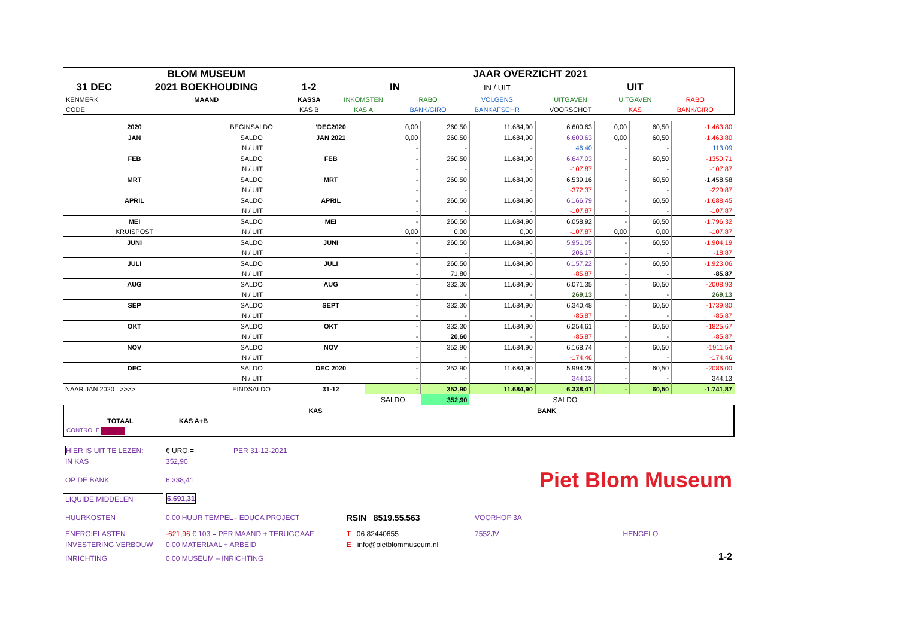| | BLOM MUSEUM | | | JAAR OVERZICHT 2021 | | | | | |
| 31 DEC | 2021 BOEKHOUDING | 1-2 | IN | | IN / UIT | | UIT | | |
| KENMERK | MAAND | KASSA | INKOMSTEN | RABO | VOLGENS | UITGAVEN | UITGAVEN | RABO | |
| CODE | | KAS B | KAS A | BANK/GIRO | BANKAFSCHR | VOORSCHOT | KAS | BANK/GIRO | |
| 2020 | BEGINSALDO | 'DEC2020 | 0,00 | 260,50 | 11.684,90 | 6.600,63 | 0,00 | 60,50 | -1.463,80 |
| JAN | SALDO | JAN 2021 | 0,00 | 260,50 | 11.684,90 | 6.600,63 | 0,00 | 60,50 | -1.463,80 |
| | IN / UIT | | - | - | - | 46,40 | - | - | 113,09 |
| FEB | SALDO | FEB | - | 260,50 | 11.684,90 | 6.647,03 | - | 60,50 | -1350,71 |
| | IN / UIT | | - | - | - | -107,87 | - | - | -107,87 |
| MRT | SALDO | MRT | - | 260,50 | 11.684,90 | 6.539,16 | - | 60,50 | -1.458,58 |
| | IN / UIT | | - | - | - | -372,37 | - | - | -229,87 |
| APRIL | SALDO | APRIL | - | 260,50 | 11.684,90 | 6.166,79 | - | 60,50 | -1.688,45 |
| | IN / UIT | | - | - | - | -107,87 | - | - | -107,87 |
| MEI | SALDO | MEI | - | 260,50 | 11.684,90 | 6.058,92 | - | 60,50 | -1.796,32 |
| KRUISPOST | IN / UIT | | 0,00 | 0,00 | 0,00 | -107,87 | 0,00 | 0,00 | -107,87 |
| JUNI | SALDO | JUNI | - | 260,50 | 11.684,90 | 5.951,05 | - | 60,50 | -1.904,19 |
| | IN / UIT | | - | - | - | 206,17 | - | - | -18,87 |
| JULI | SALDO | JULI | - | 260,50 | 11.684,90 | 6.157,22 | - | 60,50 | -1.923,06 |
| | IN / UIT | | - | 71,80 | - | -85,87 | - | - | -85,87 |
| AUG | SALDO | AUG | - | 332,30 | 11.684,90 | 6.071,35 | - | 60,50 | -2008,93 |
| | IN / UIT | | - | - | - | 269,13 | - | - | 269,13 |
| SEP | SALDO | SEPT | - | 332,30 | 11.684,90 | 6.340,48 | - | 60,50 | -1739,80 |
| | IN / UIT | | - | - | - | -85,87 | - | - | -85,87 |
| OKT | SALDO | OKT | - | 332,30 | 11.684,90 | 6.254,61 | - | 60,50 | -1825,67 |
| | IN / UIT | | - | 20,60 | - | -85,87 | - | - | -85,87 |
| NOV | SALDO | NOV | - | 352,90 | 11.684,90 | 6.168,74 | - | 60,50 | -1911,54 |
| | IN / UIT | | - | - | - | -174,46 | - | - | -174,46 |
| DEC | SALDO | DEC 2020 | - | 352,90 | 11.684,90 | 5.994,28 | - | 60,50 | -2086,00 |
| | IN / UIT | | - | - | - | 344,13 | - | - | 344,13 |
| NAAR JAN 2020 >>>> | EINDSALDO | 31-12 | - | 352,90 | 11.684,90 | 6.338,41 | - | 60,50 | -1.741,87 |
| | | | SALDO | 352,90 | | SALDO | | | |
| | | | KAS | | BANK | |
| TOTAAL | KAS A+B | | | | | |
| CONTROLE | | | | | | |
| HIER IS UIT TE LEZEN: | € URO.= | PER 31-12-2021 | | | |
| IN KAS | 352,90 | | | | |
| OP DE BANK | 6.338,41 | | | Piet Blom Museum | |
| LIQUIDE MIDDELEN | 6.691,31 | | | | |
| HUURKOSTEN | 0,00 HUUR TEMPEL - EDUCA PROJECT | | RSIN 8519.55.563 | VOORHOF 3A | |
| ENERGIELASTEN | -621,96 € 103.= PER MAAND + TERUGGAAF | | T 06 82440655 | 7552JV | HENGELO |
| INVESTERING VERBOUW | 0,00 MATERIAAL + ARBEID | | E info@pietblommuseum.nl | | |
| INRICHTING | 0,00 MUSEUM – INRICHTING | | | | 1-2 |